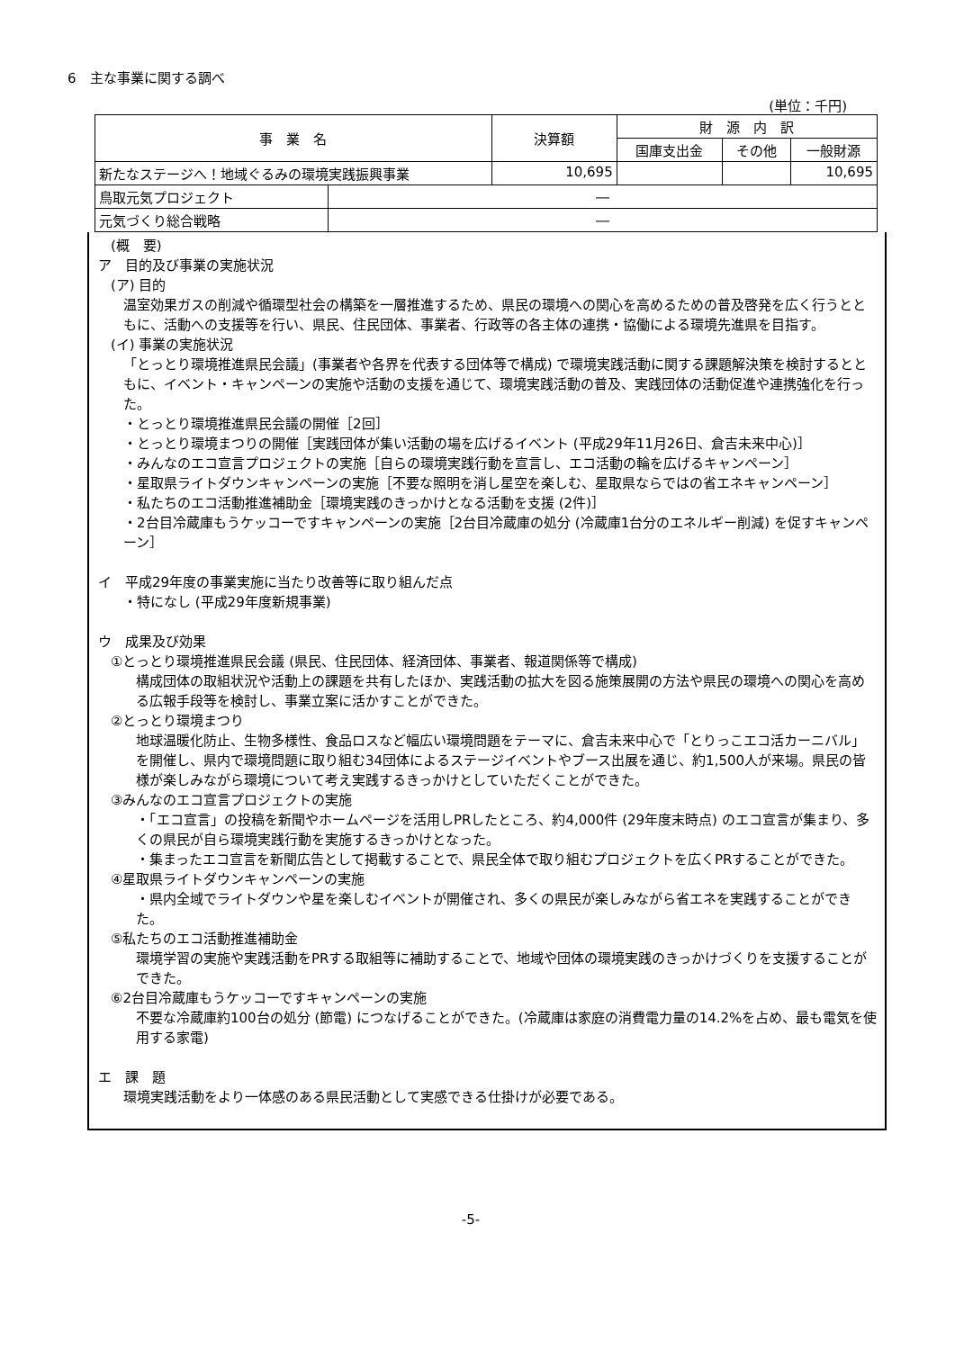6　主な事業に関する調べ
(単位：千円)
| 事 業 名 | | 決算額 | 財 源 内 訳 | | |
| --- | --- | --- | --- | --- | --- |
| | | | 国庫支出金 | その他 | 一般財源 |
| 新たなステージへ！地域ぐるみの環境実践振興事業 | | 10,695 | | | 10,695 |
| 鳥取元気プロジェクト | ― | | | | |
| 元気づくり総合戦略 | ― | | | | |
(概　要)
ア　目的及び事業の実施状況
(ア) 目的
温室効果ガスの削減や循環型社会の構築を一層推進するため、県民の環境への関心を高めるための普及啓発を広く行うとともに、活動への支援等を行い、県民、住民団体、事業者、行政等の各主体の連携・協働による環境先進県を目指す。
(イ) 事業の実施状況
「とっとり環境推進県民会議」(事業者や各界を代表する団体等で構成) で環境実践活動に関する課題解決策を検討するとともに、イベント・キャンペーンの実施や活動の支援を通じて、環境実践活動の普及、実践団体の活動促進や連携強化を行った。
・とっとり環境推進県民会議の開催［2回］
・とっとり環境まつりの開催［実践団体が集い活動の場を広げるイベント (平成29年11月26日、倉吉未来中心)］
・みんなのエコ宣言プロジェクトの実施［自らの環境実践行動を宣言し、エコ活動の輪を広げるキャンペーン］
・星取県ライトダウンキャンペーンの実施［不要な照明を消し星空を楽しむ、星取県ならではの省エネキャンペーン］
・私たちのエコ活動推進補助金［環境実践のきっかけとなる活動を支援 (2件)］
・2台目冷蔵庫もうケッコーですキャンペーンの実施［2台目冷蔵庫の処分 (冷蔵庫1台分のエネルギー削減) を促すキャンペーン］
イ　平成29年度の事業実施に当たり改善等に取り組んだ点
・特になし (平成29年度新規事業)
ウ　成果及び効果
①とっとり環境推進県民会議 (県民、住民団体、経済団体、事業者、報道関係等で構成)
構成団体の取組状況や活動上の課題を共有したほか、実践活動の拡大を図る施策展開の方法や県民の環境への関心を高める広報手段等を検討し、事業立案に活かすことができた。
②とっとり環境まつり
地球温暖化防止、生物多様性、食品ロスなど幅広い環境問題をテーマに、倉吉未来中心で「とりっこエコ活カーニバル」を開催し、県内で環境問題に取り組む34団体によるステージイベントやブース出展を通じ、約1,500人が来場。県民の皆様が楽しみながら環境について考え実践するきっかけとしていただくことができた。
③みんなのエコ宣言プロジェクトの実施
・「エコ宣言」の投稿を新聞やホームページを活用しPRしたところ、約4,000件 (29年度末時点) のエコ宣言が集まり、多くの県民が自ら環境実践行動を実施するきっかけとなった。
・集まったエコ宣言を新聞広告として掲載することで、県民全体で取り組むプロジェクトを広くPRすることができた。
④星取県ライトダウンキャンペーンの実施
・県内全域でライトダウンや星を楽しむイベントが開催され、多くの県民が楽しみながら省エネを実践することができた。
⑤私たちのエコ活動推進補助金
環境学習の実施や実践活動をPRする取組等に補助することで、地域や団体の環境実践のきっかけづくりを支援することができた。
⑥2台目冷蔵庫もうケッコーですキャンペーンの実施
不要な冷蔵庫約100台の処分 (節電) につなげることができた。(冷蔵庫は家庭の消費電力量の14.2%を占め、最も電気を使用する家電)
エ　課　題
環境実践活動をより一体感のある県民活動として実感できる仕掛けが必要である。
-5-